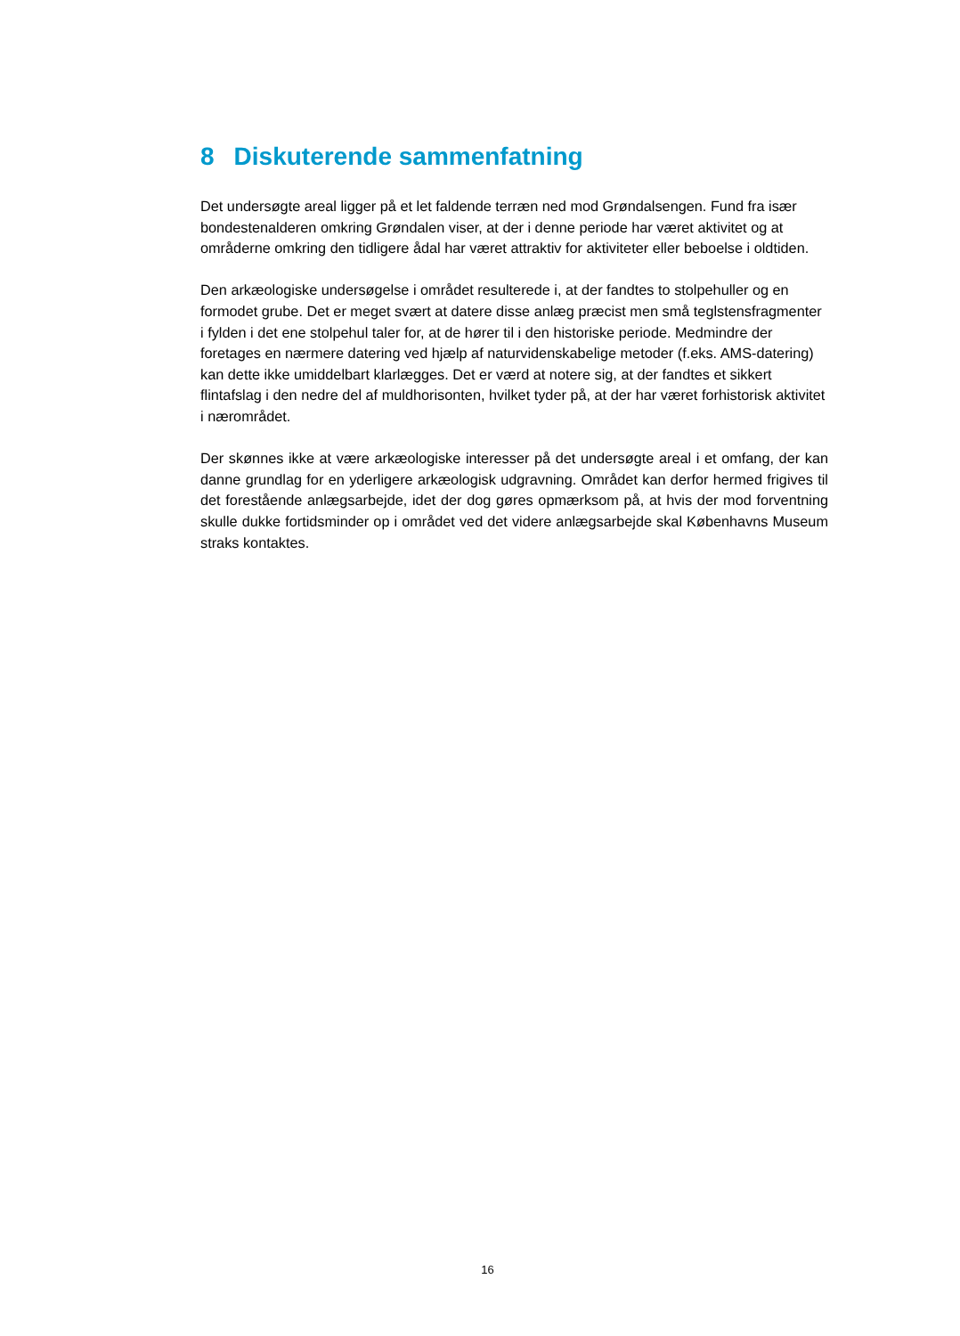8 Diskuterende sammenfatning
Det undersøgte areal ligger på et let faldende terræn ned mod Grøndalsengen. Fund fra især bondestenalderen omkring Grøndalen viser, at der i denne periode har været aktivitet og at områderne omkring den tidligere ådal har været attraktiv for aktiviteter eller beboelse i oldtiden.
Den arkæologiske undersøgelse i området resulterede i, at der fandtes to stolpehuller og en formodet grube. Det er meget svært at datere disse anlæg præcist men små teglstensfragmenter i fylden i det ene stolpehul taler for, at de hører til i den historiske periode. Medmindre der foretages en nærmere datering ved hjælp af naturvidenskabelige metoder (f.eks. AMS-datering) kan dette ikke umiddelbart klarlægges. Det er værd at notere sig, at der fandtes et sikkert flintafslag i den nedre del af muldhorisonten, hvilket tyder på, at der har været forhistorisk aktivitet i nærområdet.
Der skønnes ikke at være arkæologiske interesser på det undersøgte areal i et omfang, der kan danne grundlag for en yderligere arkæologisk udgravning. Området kan derfor hermed frigives til det forestående anlægsarbejde, idet der dog gøres opmærksom på, at hvis der mod forventning skulle dukke fortidsminder op i området ved det videre anlægsarbejde skal Københavns Museum straks kontaktes.
16